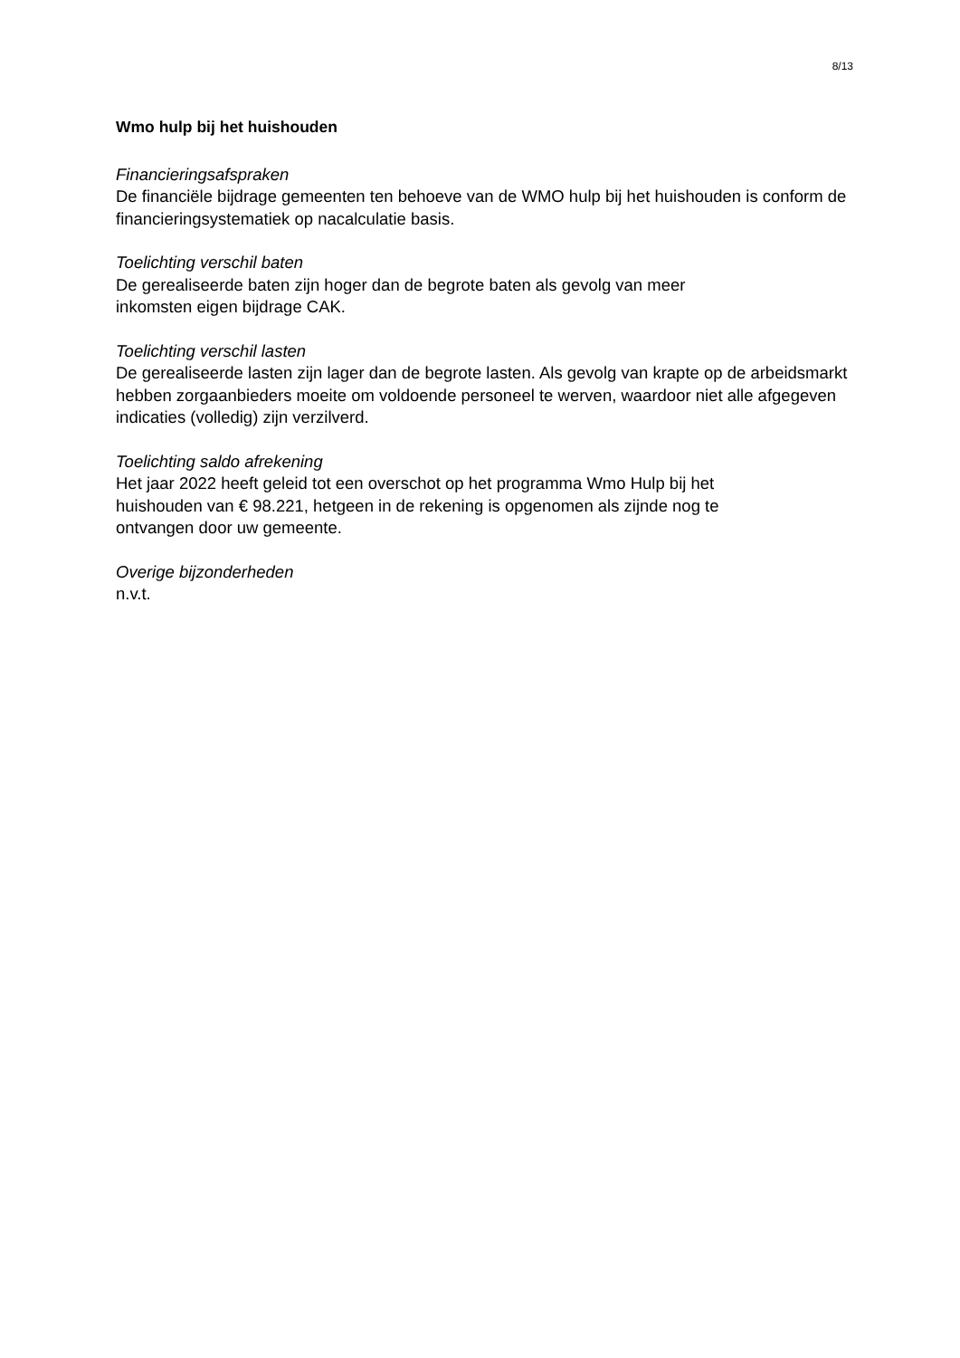8/13
Wmo hulp bij het huishouden
Financieringsafspraken
De financiële bijdrage gemeenten ten behoeve van de WMO hulp bij het huishouden is conform de financieringsystematiek op nacalculatie basis.
Toelichting verschil baten
De gerealiseerde baten zijn hoger dan de begrote baten als gevolg van meer
inkomsten eigen bijdrage CAK.
Toelichting verschil lasten
De gerealiseerde lasten zijn lager dan de begrote lasten. Als gevolg van krapte op de arbeidsmarkt hebben zorgaanbieders moeite om voldoende personeel te werven, waardoor niet alle afgegeven indicaties (volledig) zijn verzilverd.
Toelichting saldo afrekening
Het jaar 2022 heeft geleid tot een overschot op het programma Wmo Hulp bij het
huishouden van € 98.221, hetgeen in de rekening is opgenomen als zijnde nog te
ontvangen door uw gemeente.
Overige bijzonderheden
n.v.t.